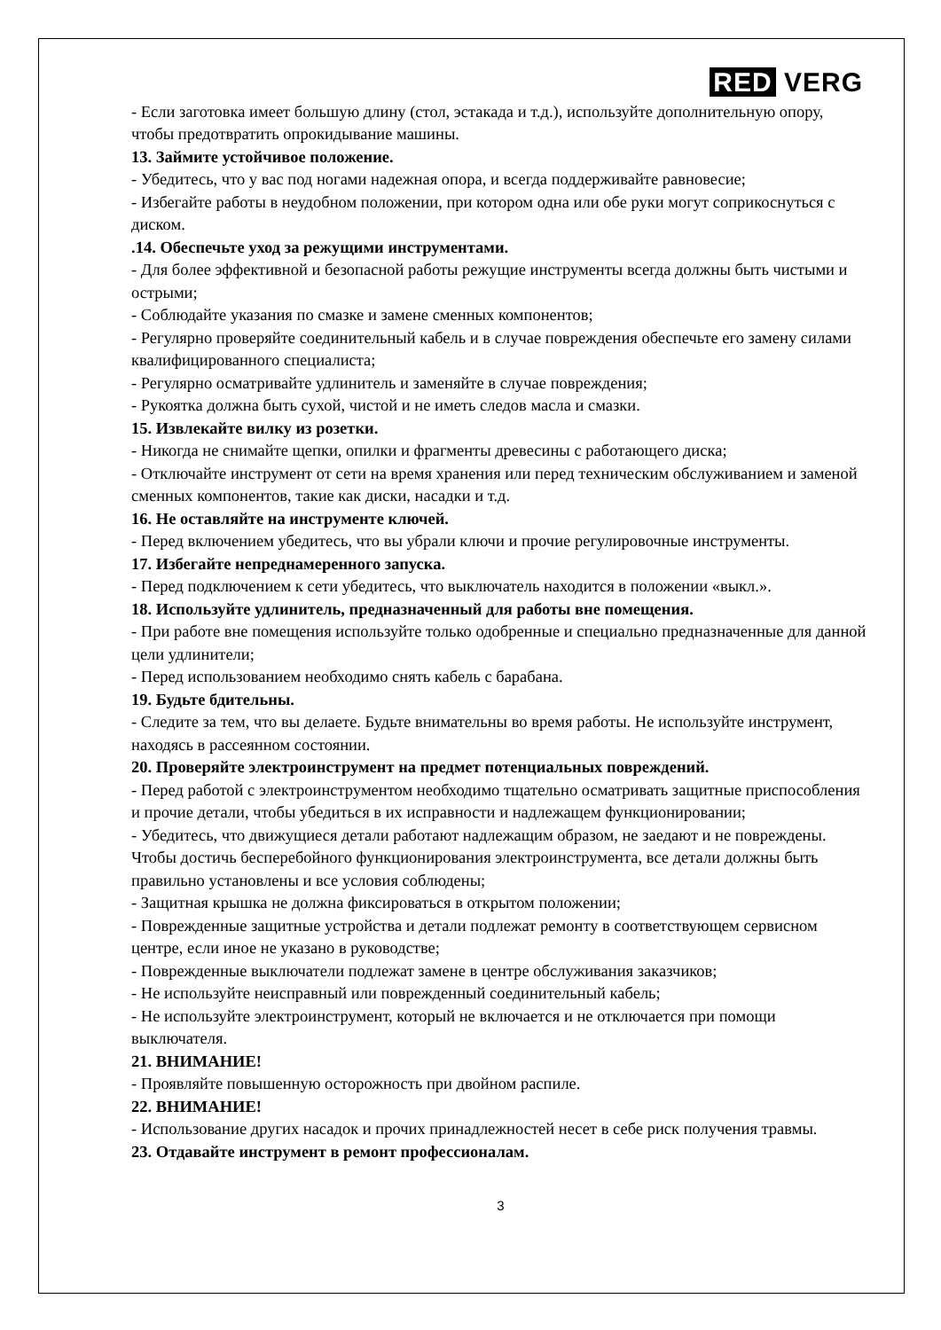RED VERG
- Если заготовка имеет большую длину (стол, эстакада и т.д.), используйте дополнительную опору, чтобы предотвратить опрокидывание машины.
13. Займите устойчивое положение.
- Убедитесь, что у вас под ногами надежная опора, и всегда поддерживайте равновесие;
- Избегайте работы в неудобном положении, при котором одна или обе руки могут соприкоснуться с диском.
.14. Обеспечьте уход за режущими инструментами.
- Для более эффективной и безопасной работы режущие инструменты всегда должны быть чистыми и острыми;
- Соблюдайте указания по смазке и замене сменных компонентов;
- Регулярно проверяйте соединительный кабель и в случае повреждения обеспечьте его замену силами квалифицированного специалиста;
- Регулярно осматривайте удлинитель и заменяйте в случае повреждения;
- Рукоятка должна быть сухой, чистой и не иметь следов масла и смазки.
15. Извлекайте вилку из розетки.
- Никогда не снимайте щепки, опилки и фрагменты древесины с работающего диска;
- Отключайте инструмент от сети на время хранения или перед техническим обслуживанием и заменой сменных компонентов, такие как диски, насадки и т.д.
16. Не оставляйте на инструменте ключей.
- Перед включением убедитесь, что вы убрали ключи и прочие регулировочные инструменты.
17. Избегайте непреднамеренного запуска.
- Перед подключением к сети убедитесь, что выключатель находится в положении «выкл.».
18. Используйте удлинитель, предназначенный для работы вне помещения.
- При работе вне помещения используйте только одобренные и специально предназначенные для данной цели удлинители;
- Перед использованием необходимо снять кабель с барабана.
19. Будьте бдительны.
- Следите за тем, что вы делаете. Будьте внимательны во время работы. Не используйте инструмент, находясь в рассеянном состоянии.
20. Проверяйте электроинструмент на предмет потенциальных повреждений.
- Перед работой с электроинструментом необходимо тщательно осматривать защитные приспособления и прочие детали, чтобы убедиться в их исправности и надлежащем функционировании;
- Убедитесь, что движущиеся детали работают надлежащим образом, не заедают и не повреждены. Чтобы достичь бесперебойного функционирования электроинструмента, все детали должны быть правильно установлены и все условия соблюдены;
- Защитная крышка не должна фиксироваться в открытом положении;
- Поврежденные защитные устройства и детали подлежат ремонту в соответствующем сервисном центре, если иное не указано в руководстве;
- Поврежденные выключатели подлежат замене в центре обслуживания заказчиков;
- Не используйте неисправный или поврежденный соединительный кабель;
- Не используйте электроинструмент, который не включается и не отключается при помощи выключателя.
21. ВНИМАНИЕ!
- Проявляйте повышенную осторожность при двойном распиле.
22. ВНИМАНИЕ!
- Использование других насадок и прочих принадлежностей несет в себе риск получения травмы.
23. Отдавайте инструмент в ремонт профессионалам.
3